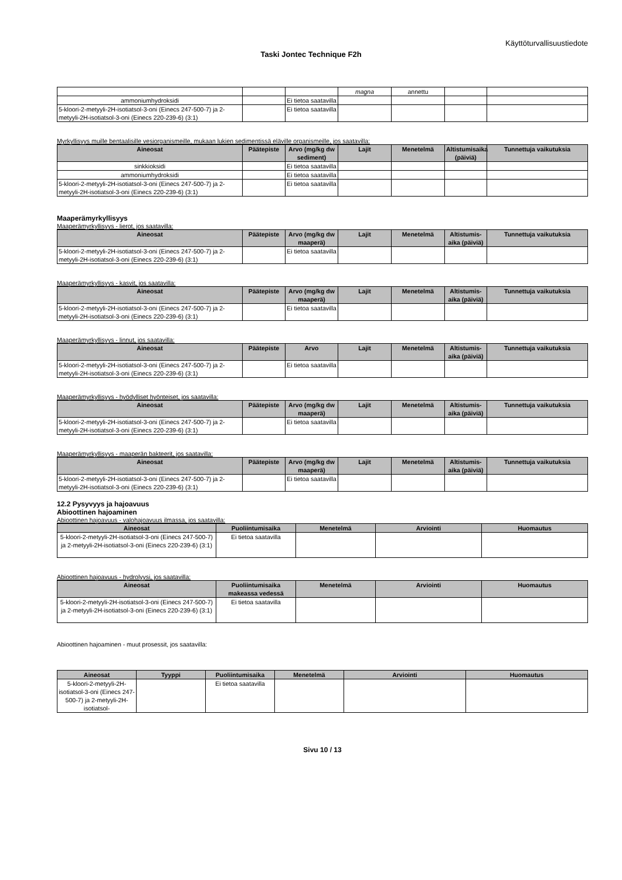Käyttöturvallisuustiedote
Taski Jontec Technique F2h
| | | | magna | annettu | | |
| ammoniumhydroksidi | | Ei tietoa saatavilla | | | | |
| 5-kloori-2-metyyli-2H-isotiatsol-3-oni (Einecs 247-500-7) ja 2-metyyli-2H-isotiatsol-3-oni (Einecs 220-239-6) (3:1) | | Ei tietoa saatavilla | | | | |
Myrkyllisyys muille bentaalisille vesiorganismeille, mukaan lukien sedimentissä eläville organismeille, jos saatavilla:
| Aineosat | Päätepiste | Arvo (mg/kg dw sediment) | Lajit | Menetelmä | Altistumisaika (päiviä) | Tunnettuja vaikutuksia |
| --- | --- | --- | --- | --- | --- | --- |
| sinkkioksidi | | Ei tietoa saatavilla | | | | |
| ammoniumhydroksidi | | Ei tietoa saatavilla | | | | |
| 5-kloori-2-metyyli-2H-isotiatsol-3-oni (Einecs 247-500-7) ja 2-metyyli-2H-isotiatsol-3-oni (Einecs 220-239-6) (3:1) | | Ei tietoa saatavilla | | | | |
Maaperämyrkyllisyys
Maaperämyrkyllisyys - lierot, jos saatavilla:
| Aineosat | Päätepiste | Arvo (mg/kg dw maaperä) | Lajit | Menetelmä | Altistumis-aika (päiviä) | Tunnettuja vaikutuksia |
| --- | --- | --- | --- | --- | --- | --- |
| 5-kloori-2-metyyli-2H-isotiatsol-3-oni (Einecs 247-500-7) ja 2-metyyli-2H-isotiatsol-3-oni (Einecs 220-239-6) (3:1) | | Ei tietoa saatavilla | | | | |
Maaperämyrkyllisyys - kasvit, jos saatavilla:
| Aineosat | Päätepiste | Arvo (mg/kg dw maaperä) | Lajit | Menetelmä | Altistumis-aika (päiviä) | Tunnettuja vaikutuksia |
| --- | --- | --- | --- | --- | --- | --- |
| 5-kloori-2-metyyli-2H-isotiatsol-3-oni (Einecs 247-500-7) ja 2-metyyli-2H-isotiatsol-3-oni (Einecs 220-239-6) (3:1) | | Ei tietoa saatavilla | | | | |
Maaperämyrkyllisyys - linnut, jos saatavilla:
| Aineosat | Päätepiste | Arvo | Lajit | Menetelmä | Altistumis-aika (päiviä) | Tunnettuja vaikutuksia |
| --- | --- | --- | --- | --- | --- | --- |
| 5-kloori-2-metyyli-2H-isotiatsol-3-oni (Einecs 247-500-7) ja 2-metyyli-2H-isotiatsol-3-oni (Einecs 220-239-6) (3:1) | | Ei tietoa saatavilla | | | | |
Maaperämyrkyllisyys - hyödylliset hyönteiset, jos saatavilla:
| Aineosat | Päätepiste | Arvo (mg/kg dw maaperä) | Lajit | Menetelmä | Altistumis-aika (päiviä) | Tunnettuja vaikutuksia |
| --- | --- | --- | --- | --- | --- | --- |
| 5-kloori-2-metyyli-2H-isotiatsol-3-oni (Einecs 247-500-7) ja 2-metyyli-2H-isotiatsol-3-oni (Einecs 220-239-6) (3:1) | | Ei tietoa saatavilla | | | | |
Maaperämyrkyllisyys - maaperän bakteerit, jos saatavilla:
| Aineosat | Päätepiste | Arvo (mg/kg dw maaperä) | Lajit | Menetelmä | Altistumis-aika (päiviä) | Tunnettuja vaikutuksia |
| --- | --- | --- | --- | --- | --- | --- |
| 5-kloori-2-metyyli-2H-isotiatsol-3-oni (Einecs 247-500-7) ja 2-metyyli-2H-isotiatsol-3-oni (Einecs 220-239-6) (3:1) | | Ei tietoa saatavilla | | | | |
12.2 Pysyvyys ja hajoavuus
Abioottinen hajoaminen
Abioottinen hajoavuus - valohajoavuus ilmassa, jos saatavilla:
| Aineosat | Puoliintumisaika | Menetelmä | Arviointi | Huomautus |
| --- | --- | --- | --- | --- |
| 5-kloori-2-metyyli-2H-isotiatsol-3-oni (Einecs 247-500-7) ja 2-metyyli-2H-isotiatsol-3-oni (Einecs 220-239-6) (3:1) | Ei tietoa saatavilla | | | |
Abioottinen hajoavuus - hydrolyysi, jos saatavilla:
| Aineosat | Puoliintumisaika makeassa vedessä | Menetelmä | Arviointi | Huomautus |
| --- | --- | --- | --- | --- |
| 5-kloori-2-metyyli-2H-isotiatsol-3-oni (Einecs 247-500-7) ja 2-metyyli-2H-isotiatsol-3-oni (Einecs 220-239-6) (3:1) | Ei tietoa saatavilla | | | |
Abioottinen hajoaminen - muut prosessit, jos saatavilla:
| Aineosat | Tyyppi | Puoliintumisaika | Menetelmä | Arviointi | Huomautus |
| --- | --- | --- | --- | --- | --- |
| 5-kloori-2-metyyli-2H-isotiatsol-3-oni (Einecs 247-500-7) ja 2-metyyli-2H-isotiatsol- | | Ei tietoa saatavilla | | | |
Sivu 10 / 13